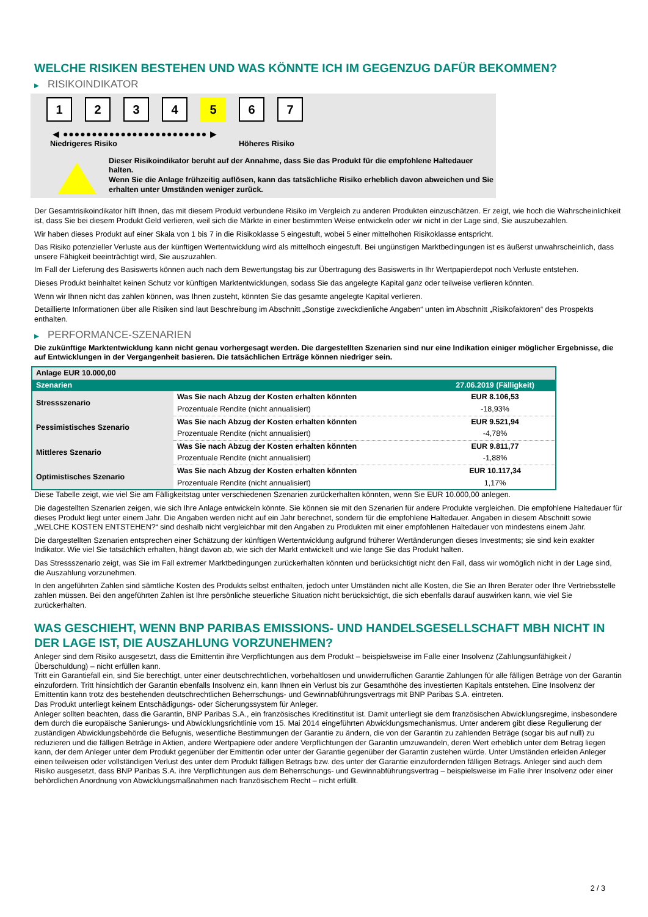WELCHE RISIKEN BESTEHEN UND WAS KÖNNTE ICH IM GEGENZUG DAFÜR BEKOMMEN?
▶ RISIKOINDIKATOR
1 2 3 4 5 6 7
◀ ●●●●●●●●●●●●●●●●●●●●●●●●● ▶
Niedrigeres Risiko Höheres Risiko
Dieser Risikoindikator beruht auf der Annahme, dass Sie das Produkt für die empfohlene Haltedauer halten.
Wenn Sie die Anlage frühzeitig auflösen, kann das tatsächliche Risiko erheblich davon abweichen und Sie erhalten unter Umständen weniger zurück.
Der Gesamtrisikoindikator hilft Ihnen, das mit diesem Produkt verbundene Risiko im Vergleich zu anderen Produkten einzuschätzen. Er zeigt, wie hoch die Wahrscheinlichkeit ist, dass Sie bei diesem Produkt Geld verlieren, weil sich die Märkte in einer bestimmten Weise entwickeln oder wir nicht in der Lage sind, Sie auszubezahlen.
Wir haben dieses Produkt auf einer Skala von 1 bis 7 in die Risikoklasse 5 eingestuft, wobei 5 einer mittelhohen Risikoklasse entspricht.
Das Risiko potenzieller Verluste aus der künftigen Wertentwicklung wird als mittelhoch eingestuft. Bei ungünstigen Marktbedingungen ist es äußerst unwahrscheinlich, dass unsere Fähigkeit beeinträchtigt wird, Sie auszuzahlen.
Im Fall der Lieferung des Basiswerts können auch nach dem Bewertungstag bis zur Übertragung des Basiswerts in Ihr Wertpapierdepot noch Verluste entstehen.
Dieses Produkt beinhaltet keinen Schutz vor künftigen Marktentwicklungen, sodass Sie das angelegte Kapital ganz oder teilweise verlieren könnten.
Wenn wir Ihnen nicht das zahlen können, was Ihnen zusteht, könnten Sie das gesamte angelegte Kapital verlieren.
Detaillierte Informationen über alle Risiken sind laut Beschreibung im Abschnitt „Sonstige zweckdienliche Angaben“ unten im Abschnitt „Risikofaktoren“ des Prospekts enthalten.
▶ PERFORMANCE-SZENARIEN
Die zukünftige Marktentwicklung kann nicht genau vorhergesagt werden. Die dargestellten Szenarien sind nur eine Indikation einiger möglicher Ergebnisse, die auf Entwicklungen in der Vergangenheit basieren. Die tatsächlichen Erträge können niedriger sein.
| Anlage EUR 10.000,00 | | |
| --- | --- | --- |
| Szenarien | | 27.06.2019 (Fälligkeit) |
| Stressszenario | Was Sie nach Abzug der Kosten erhalten könnten | EUR 8.106,53 |
| | Prozentuale Rendite (nicht annualisiert) | -18,93% |
| Pessimistisches Szenario | Was Sie nach Abzug der Kosten erhalten könnten | EUR 9.521,94 |
| | Prozentuale Rendite (nicht annualisiert) | -4,78% |
| Mittleres Szenario | Was Sie nach Abzug der Kosten erhalten könnten | EUR 9.811,77 |
| | Prozentuale Rendite (nicht annualisiert) | -1,88% |
| Optimistisches Szenario | Was Sie nach Abzug der Kosten erhalten könnten | EUR 10.117,34 |
| | Prozentuale Rendite (nicht annualisiert) | 1,17% |
Diese Tabelle zeigt, wie viel Sie am Fälligkeitstag unter verschiedenen Szenarien zurückerhalten könnten, wenn Sie EUR 10.000,00 anlegen.
Die dagestellten Szenarien zeigen, wie sich Ihre Anlage entwickeln könnte. Sie können sie mit den Szenarien für andere Produkte vergleichen. Die empfohlene Haltedauer für dieses Produkt liegt unter einem Jahr. Die Angaben werden nicht auf ein Jahr berechnet, sondern für die empfohlene Haltedauer. Angaben in diesem Abschnitt sowie „WELCHE KOSTEN ENTSTEHEN?“ sind deshalb nicht vergleichbar mit den Angaben zu Produkten mit einer empfohlenen Haltedauer von mindestens einem Jahr.
Die dargestellten Szenarien entsprechen einer Schätzung der künftigen Wertentwicklung aufgrund früherer Wertänderungen dieses Investments; sie sind kein exakter Indikator. Wie viel Sie tatsächlich erhalten, hängt davon ab, wie sich der Markt entwickelt und wie lange Sie das Produkt halten.
Das Stressszenario zeigt, was Sie im Fall extremer Marktbedingungen zurückerhalten könnten und berücksichtigt nicht den Fall, dass wir womöglich nicht in der Lage sind, die Auszahlung vorzunehmen.
In den angeführten Zahlen sind sämtliche Kosten des Produkts selbst enthalten, jedoch unter Umständen nicht alle Kosten, die Sie an Ihren Berater oder Ihre Vertriebsstelle zahlen müssen. Bei den angeführten Zahlen ist Ihre persönliche steuerliche Situation nicht berücksichtigt, die sich ebenfalls darauf auswirken kann, wie viel Sie zurückerhalten.
WAS GESCHIEHT, WENN BNP PARIBAS EMISSIONS- UND HANDELSGESELLSCHAFT MBH NICHT IN DER LAGE IST, DIE AUSZAHLUNG VORZUNEHMEN?
Anleger sind dem Risiko ausgesetzt, dass die Emittentin ihre Verpflichtungen aus dem Produkt – beispielsweise im Falle einer Insolvenz (Zahlungsunfähigkeit / Überschuldung) – nicht erfüllen kann.
Tritt ein Garantiefall ein, sind Sie berechtigt, unter einer deutschrechtlichen, vorbehaltlosen und unwiderruflichen Garantie Zahlungen für alle fälligen Beträge von der Garantin einzufordern. Tritt hinsichtlich der Garantin ebenfalls Insolvenz ein, kann Ihnen ein Verlust bis zur Gesamthöhe des investierten Kapitals entstehen. Eine Insolvenz der Emittentin kann trotz des bestehenden deutschrechtlichen Beherrschungs- und Gewinnabführungsvertrags mit BNP Paribas S.A. eintreten.
Das Produkt unterliegt keinem Entschädigungs- oder Sicherungssystem für Anleger.
Anleger sollten beachten, dass die Garantin, BNP Paribas S.A., ein französisches Kreditinstitut ist. Damit unterliegt sie dem französischen Abwicklungsregime, insbesondere dem durch die europäische Sanierungs- und Abwicklungsrichtlinie vom 15. Mai 2014 eingeführten Abwicklungsmechanismus. Unter anderem gibt diese Regulierung der zuständigen Abwicklungsbehörde die Befugnis, wesentliche Bestimmungen der Garantie zu ändern, die von der Garantin zu zahlenden Beträge (sogar bis auf null) zu reduzieren und die fälligen Beträge in Aktien, andere Wertpapiere oder andere Verpflichtungen der Garantin umzuwandeln, deren Wert erheblich unter dem Betrag liegen kann, der dem Anleger unter dem Produkt gegenüber der Emittentin oder unter der Garantie gegenüber der Garantin zustehen würde. Unter Umständen erleiden Anleger einen teilweisen oder vollständigen Verlust des unter dem Produkt fälligen Betrags bzw. des unter der Garantie einzufordernden fälligen Betrags. Anleger sind auch dem Risiko ausgesetzt, dass BNP Paribas S.A. ihre Verpflichtungen aus dem Beherrschungs- und Gewinnabführungsvertrag – beispielsweise im Falle ihrer Insolvenz oder einer behördlichen Anordnung von Abwicklungsmaßnahmen nach französischem Recht – nicht erfüllt.
2 / 3